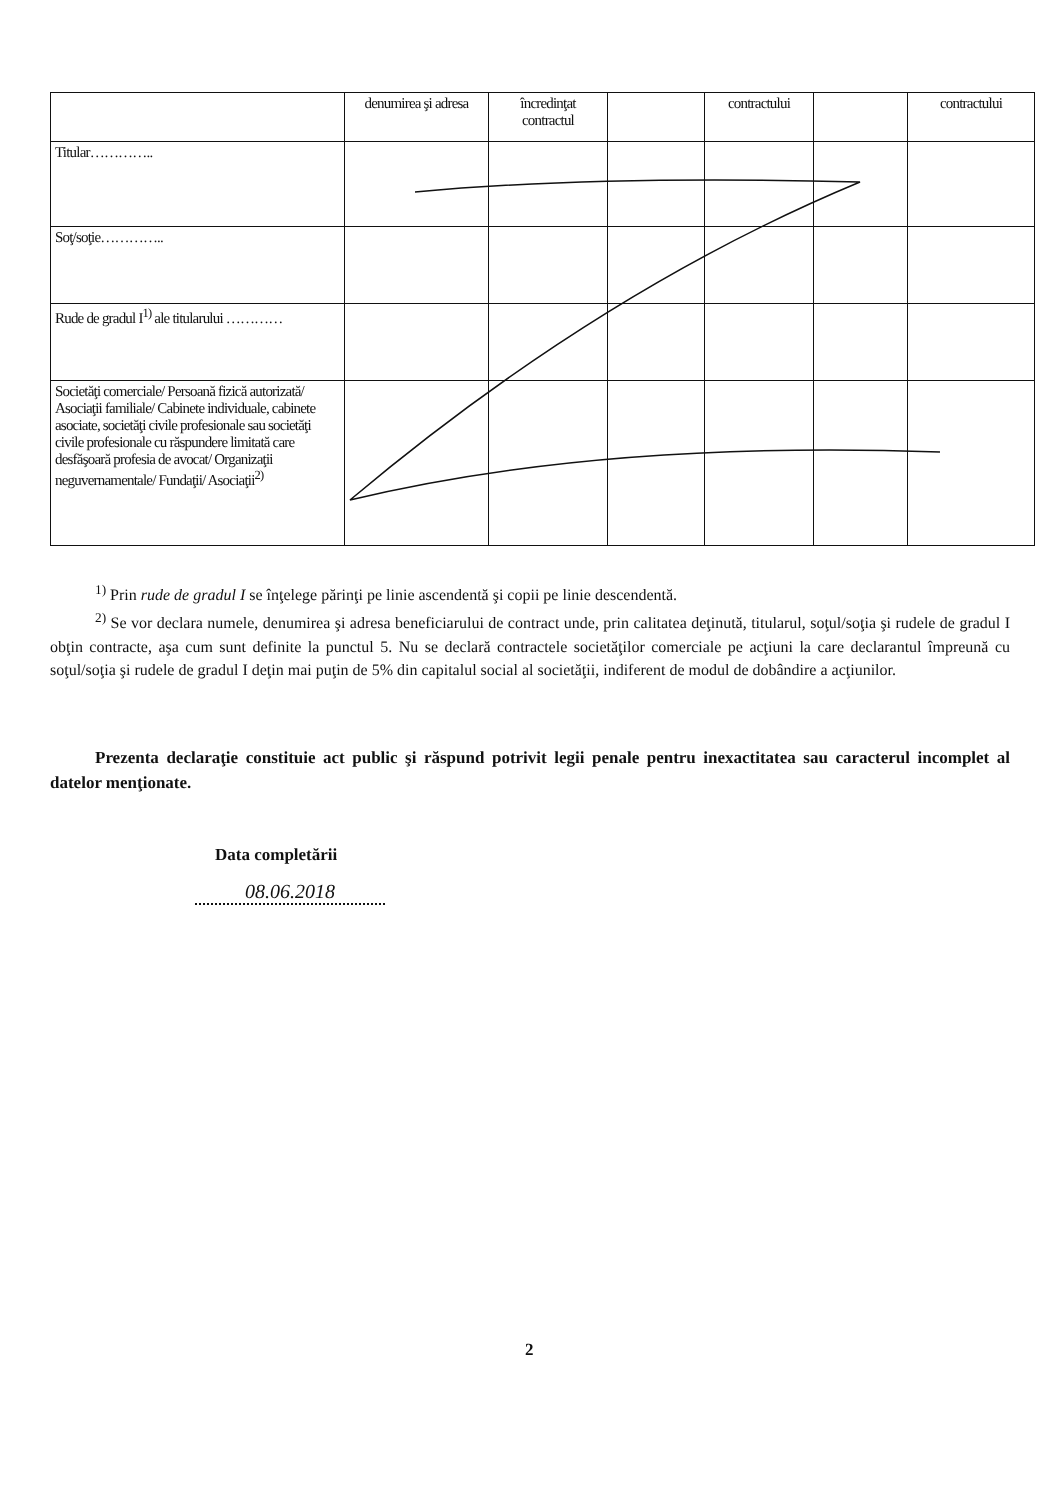| | denumirea şi adresa | încredinţat contractul | | contractului | | contractului |
| Titular………….. | | | | | | |
| Soţ/soţie………….. | | | | | | |
| Rude de gradul I<sup>1)</sup> ale titularului ………… | | | | | | |
| Societăţi comerciale/ Persoană fizică autorizată/ Asociaţii familiale/ Cabinete individuale, cabinete asociate, societăţi civile profesionale sau societăţi civile profesionale cu răspundere limitată care desfăşoară profesia de avocat/ Organizaţii neguvernamentale/ Fundaţii/ Asociaţii<sup>2)</sup> | | | | | | |
<sup>1)</sup> Prin rude de gradul I se înţelege părinţi pe linie ascendentă şi copii pe linie descendentă.
<sup>2)</sup> Se vor declara numele, denumirea şi adresa beneficiarului de contract unde, prin calitatea deţinută, titularul, soţul/soţia şi rudele de gradul I obţin contracte, aşa cum sunt definite la punctul 5. Nu se declară contractele societăţilor comerciale pe acţiuni la care declarantul împreună cu soţul/soţia şi rudele de gradul I deţin mai puţin de 5% din capitalul social al societăţii, indiferent de modul de dobândire a acţiunilor.
Prezenta declaraţie constituie act public şi răspund potrivit legii penale pentru inexactitatea sau caracterul incomplet al datelor menţionate.
Data completării
08.06.2018
2